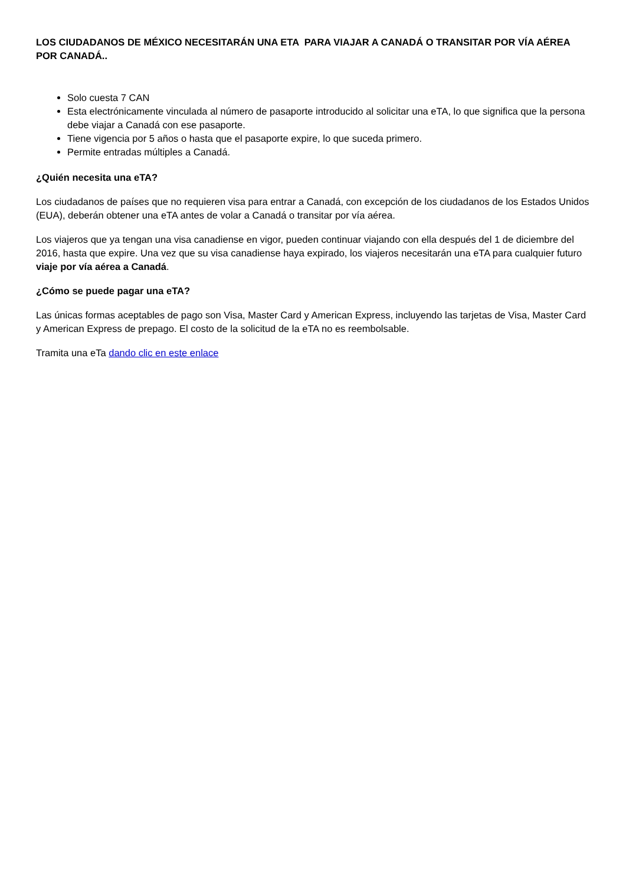LOS CIUDADANOS DE MÉXICO NECESITARÁN UNA ETA PARA VIAJAR A CANADÁ O TRANSITAR POR VÍA AÉREA POR CANADÁ..
Solo cuesta 7 CAN
Esta electrónicamente vinculada al número de pasaporte introducido al solicitar una eTA, lo que significa que la persona debe viajar a Canadá con ese pasaporte.
Tiene vigencia por 5 años o hasta que el pasaporte expire, lo que suceda primero.
Permite entradas múltiples a Canadá.
¿Quién necesita una eTA?
Los ciudadanos de países que no requieren visa para entrar a Canadá, con excepción de los ciudadanos de los Estados Unidos (EUA), deberán obtener una eTA antes de volar a Canadá o transitar por vía aérea.
Los viajeros que ya tengan una visa canadiense en vigor, pueden continuar viajando con ella después del 1 de diciembre del 2016, hasta que expire. Una vez que su visa canadiense haya expirado, los viajeros necesitarán una eTA para cualquier futuro viaje por vía aérea a Canadá.
¿Cómo se puede pagar una eTA?
Las únicas formas aceptables de pago son Visa, Master Card y American Express, incluyendo las tarjetas de Visa, Master Card y American Express de prepago. El costo de la solicitud de la eTA no es reembolsable.
Tramita una eTa dando clic en este enlace